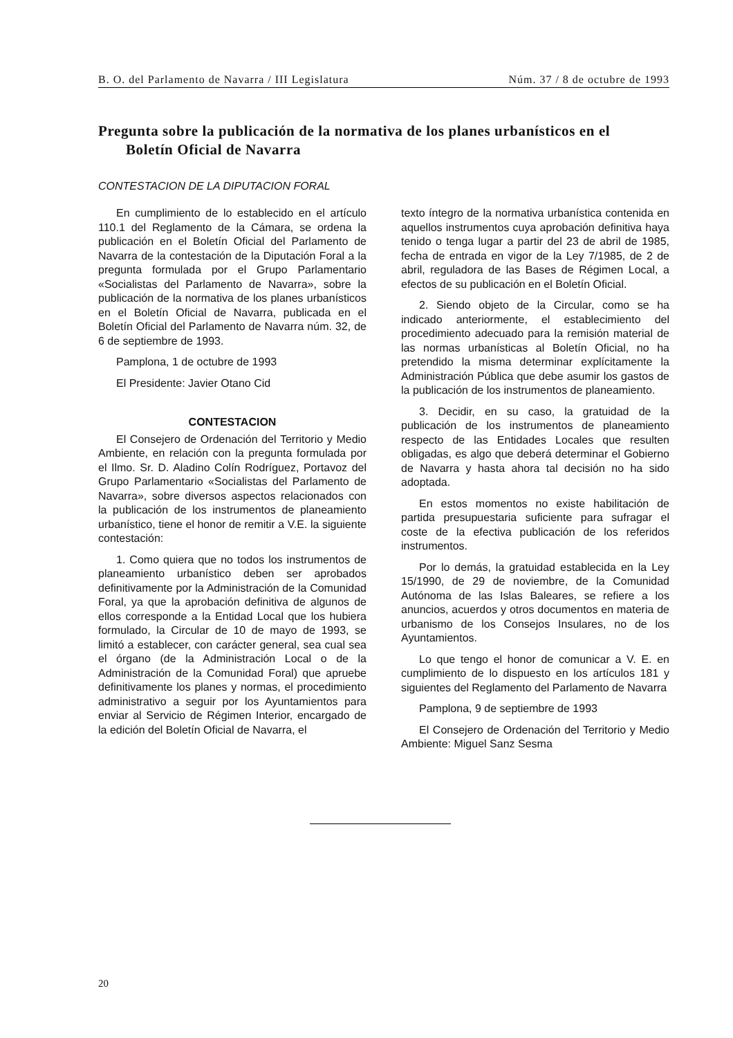B. O. del Parlamento de Navarra / III Legislatura Núm. 37 / 8 de octubre de 1993
Pregunta sobre la publicación de la normativa de los planes urbanísticos en el
Boletín Oficial de Navarra
CONTESTACION DE LA DIPUTACION FORAL
En cumplimiento de lo establecido en el artículo 110.1 del Reglamento de la Cámara, se ordena la publicación en el Boletín Oficial del Parlamento de Navarra de la contestación de la Diputación Foral a la pregunta formulada por el Grupo Parlamentario «Socialistas del Parlamento de Navarra», sobre la publicación de la normativa de los planes urbanísticos en el Boletín Oficial de Navarra, publicada en el Boletín Oficial del Parlamento de Navarra núm. 32, de 6 de septiembre de 1993.
Pamplona, 1 de octubre de 1993
El Presidente: Javier Otano Cid
CONTESTACION
El Consejero de Ordenación del Territorio y Medio Ambiente, en relación con la pregunta formulada por el Ilmo. Sr. D. Aladino Colín Rodríguez, Portavoz del Grupo Parlamentario «Socialistas del Parlamento de Navarra», sobre diversos aspectos relacionados con la publicación de los instrumentos de planeamiento urbanístico, tiene el honor de remitir a V.E. la siguiente contestación:
1. Como quiera que no todos los instrumentos de planeamiento urbanístico deben ser aprobados definitivamente por la Administración de la Comunidad Foral, ya que la aprobación definitiva de algunos de ellos corresponde a la Entidad Local que los hubiera formulado, la Circular de 10 de mayo de 1993, se limitó a establecer, con carácter general, sea cual sea el órgano (de la Administración Local o de la Administración de la Comunidad Foral) que apruebe definitivamente los planes y normas, el procedimiento administrativo a seguir por los Ayuntamientos para enviar al Servicio de Régimen Interior, encargado de la edición del Boletín Oficial de Navarra, el
texto íntegro de la normativa urbanística contenida en aquellos instrumentos cuya aprobación definitiva haya tenido o tenga lugar a partir del 23 de abril de 1985, fecha de entrada en vigor de la Ley 7/1985, de 2 de abril, reguladora de las Bases de Régimen Local, a efectos de su publicación en el Boletín Oficial.
2. Siendo objeto de la Circular, como se ha indicado anteriormente, el establecimiento del procedimiento adecuado para la remisión material de las normas urbanísticas al Boletín Oficial, no ha pretendido la misma determinar explícitamente la Administración Pública que debe asumir los gastos de la publicación de los instrumentos de planeamiento.
3. Decidir, en su caso, la gratuidad de la publicación de los instrumentos de planeamiento respecto de las Entidades Locales que resulten obligadas, es algo que deberá determinar el Gobierno de Navarra y hasta ahora tal decisión no ha sido adoptada.
En estos momentos no existe habilitación de partida presupuestaria suficiente para sufragar el coste de la efectiva publicación de los referidos instrumentos.
Por lo demás, la gratuidad establecida en la Ley 15/1990, de 29 de noviembre, de la Comunidad Autónoma de las Islas Baleares, se refiere a los anuncios, acuerdos y otros documentos en materia de urbanismo de los Consejos Insulares, no de los Ayuntamientos.
Lo que tengo el honor de comunicar a V. E. en cumplimiento de lo dispuesto en los artículos 181 y siguientes del Reglamento del Parlamento de Navarra
Pamplona, 9 de septiembre de 1993
El Consejero de Ordenación del Territorio y Medio Ambiente: Miguel Sanz Sesma
20